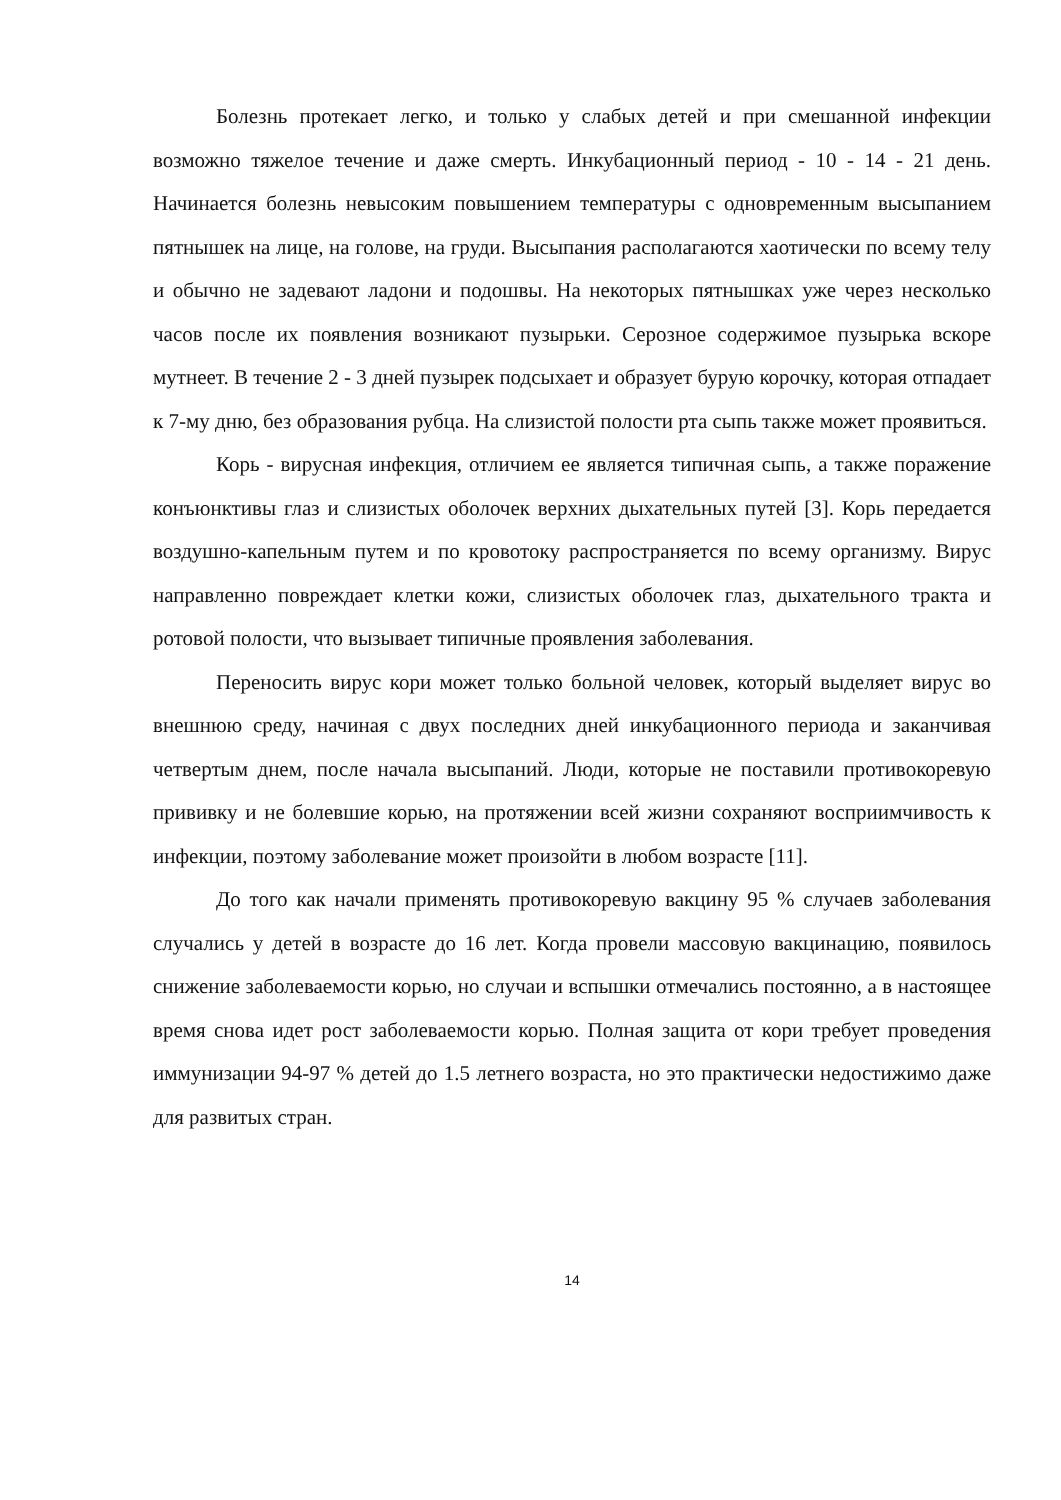Болезнь протекает легко, и только у слабых детей и при смешанной инфекции возможно тяжелое течение и даже смерть. Инкубационный период - 10 - 14 - 21 день. Начинается болезнь невысоким повышением температуры с одновременным высыпанием пятнышек на лице, на голове, на груди. Высыпания располагаются хаотически по всему телу и обычно не задевают ладони и подошвы. На некоторых пятнышках уже через несколько часов после их появления возникают пузырьки. Серозное содержимое пузырька вскоре мутнеет. В течение 2 - 3 дней пузырек подсыхает и образует бурую корочку, которая отпадает к 7-му дню, без образования рубца. На слизистой полости рта сыпь также может проявиться.
Корь - вирусная инфекция, отличием ее является типичная сыпь, а также поражение конъюнктивы глаз и слизистых оболочек верхних дыхательных путей [3]. Корь передается воздушно-капельным путем и по кровотоку распространяется по всему организму. Вирус направленно повреждает клетки кожи, слизистых оболочек глаз, дыхательного тракта и ротовой полости, что вызывает типичные проявления заболевания.
Переносить вирус кори может только больной человек, который выделяет вирус во внешнюю среду, начиная с двух последних дней инкубационного периода и заканчивая четвертым днем, после начала высыпаний. Люди, которые не поставили противокоревую прививку и не болевшие корью, на протяжении всей жизни сохраняют восприимчивость к инфекции, поэтому заболевание может произойти в любом возрасте [11].
До того как начали применять противокоревую вакцину 95 % случаев заболевания случались у детей в возрасте до 16 лет. Когда провели массовую вакцинацию, появилось снижение заболеваемости корью, но случаи и вспышки отмечались постоянно, а в настоящее время снова идет рост заболеваемости корью. Полная защита от кори требует проведения иммунизации 94-97 % детей до 1.5 летнего возраста, но это практически недостижимо даже для развитых стран.
14